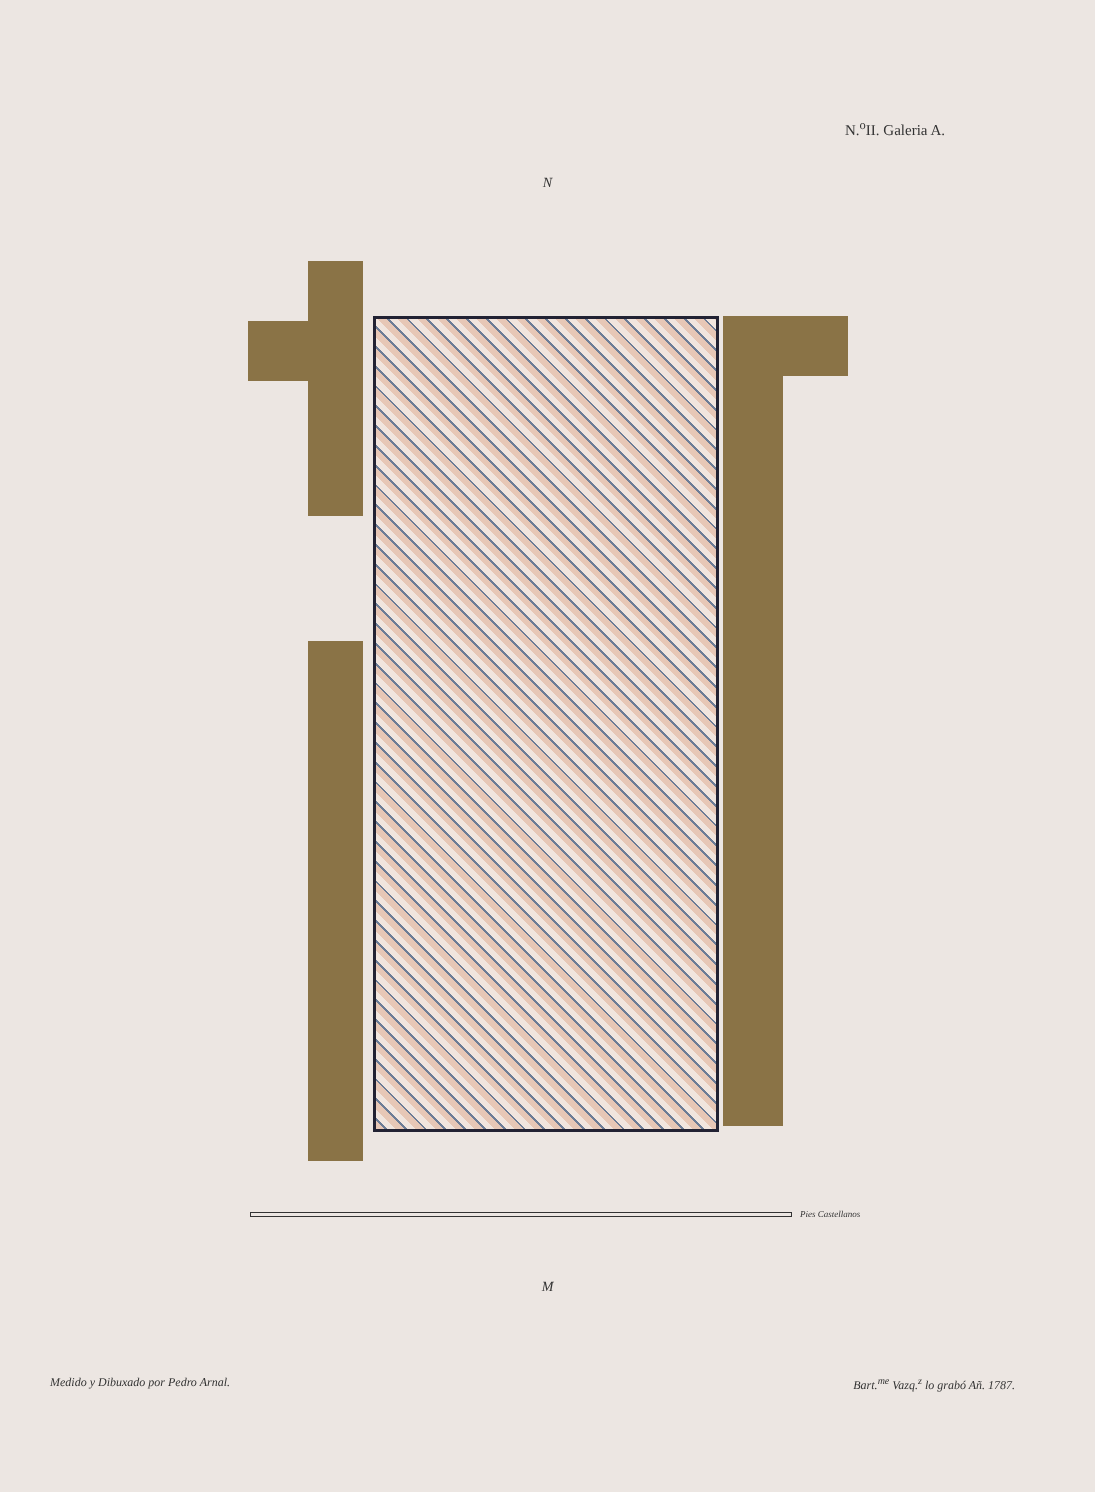N.<sup>o</sup>II. Galeria A.
N
Pies Castellanos
M
Medido y Dibuxado por Pedro Arnal. Bart.<sup>me</sup> Vazq.<sup>z</sup> lo grabó Añ. 1787.